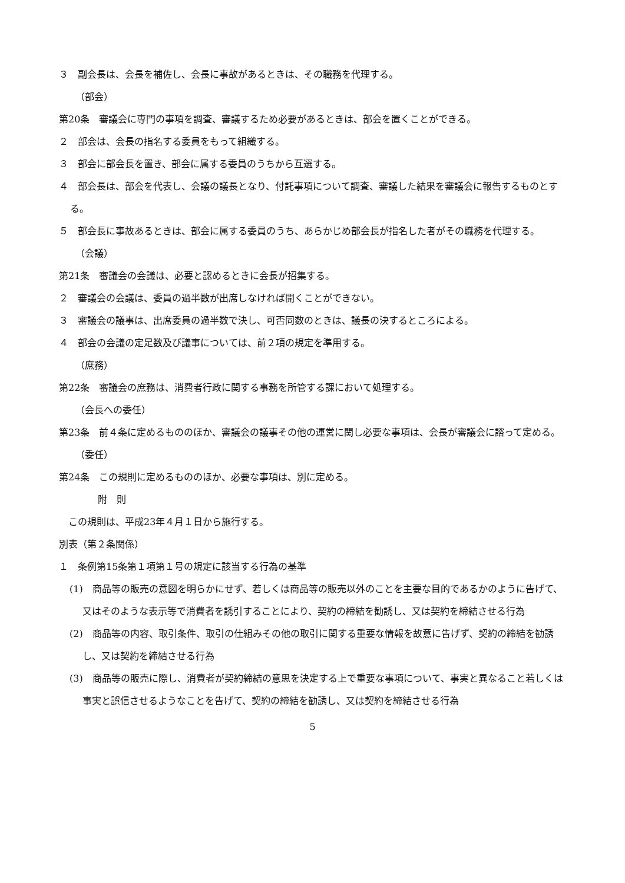３　副会長は、会長を補佐し、会長に事故があるときは、その職務を代理する。
（部会）
第20条　審議会に専門の事項を調査、審議するため必要があるときは、部会を置くことができる。
２　部会は、会長の指名する委員をもって組織する。
３　部会に部会長を置き、部会に属する委員のうちから互選する。
４　部会長は、部会を代表し、会議の議長となり、付託事項について調査、審議した結果を審議会に報告するものとする。
５　部会長に事故あるときは、部会に属する委員のうち、あらかじめ部会長が指名した者がその職務を代理する。
（会議）
第21条　審議会の会議は、必要と認めるときに会長が招集する。
２　審議会の会議は、委員の過半数が出席しなければ開くことができない。
３　審議会の議事は、出席委員の過半数で決し、可否同数のときは、議長の決するところによる。
４　部会の会議の定足数及び議事については、前２項の規定を準用する。
（庶務）
第22条　審議会の庶務は、消費者行政に関する事務を所管する課において処理する。
（会長への委任）
第23条　前４条に定めるもののほか、審議会の議事その他の運営に関し必要な事項は、会長が審議会に諮って定める。
（委任）
第24条　この規則に定めるもののほか、必要な事項は、別に定める。
附　則
　この規則は、平成23年４月１日から施行する。
別表（第２条関係）
１　条例第15条第１項第１号の規定に該当する行為の基準
(1)　商品等の販売の意図を明らかにせず、若しくは商品等の販売以外のことを主要な目的であるかのように告げて、又はそのような表示等で消費者を誘引することにより、契約の締結を勧誘し、又は契約を締結させる行為
(2)　商品等の内容、取引条件、取引の仕組みその他の取引に関する重要な情報を故意に告げず、契約の締結を勧誘し、又は契約を締結させる行為
(3)　商品等の販売に際し、消費者が契約締結の意思を決定する上で重要な事項について、事実と異なること若しくは事実と誤信させるようなことを告げて、契約の締結を勧誘し、又は契約を締結させる行為
5